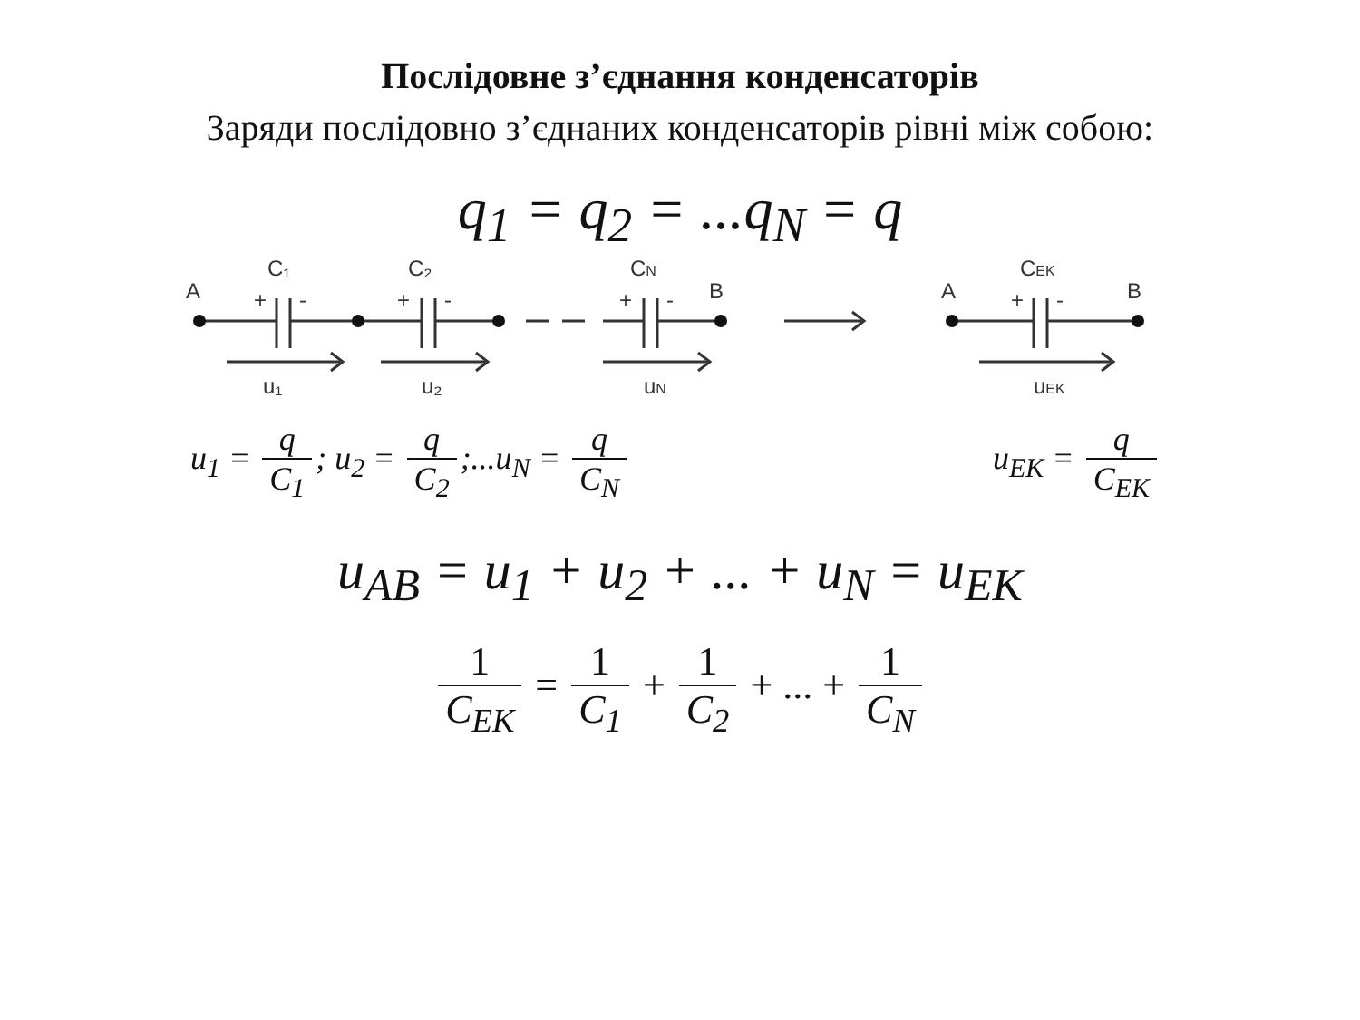Послідовне з’єднання конденсаторів
Заряди послідовно з’єднаних конденсаторів рівні між собою:
q<sub>1</sub> = q<sub>2</sub> = ...q<sub>N</sub> = q
A
C₁
+
-
C₂
+
-
CN
+
-
B
u₁
u₂
uN
A
CEK
+
-
B
uEK
u<sub>1</sub> = q C<sub>1</sub>; u<sub>2</sub> = q C<sub>2</sub>;...u<sub>N</sub> = q C<sub>N</sub>
u<sub>EK</sub> = q C<sub>EK</sub>
u<sub>AB</sub> = u<sub>1</sub> + u<sub>2</sub> + ... + u<sub>N</sub> = u<sub>EK</sub>
1 C<sub>EK</sub> = 1 C<sub>1</sub> + 1 C<sub>2</sub> + ... + 1 C<sub>N</sub>